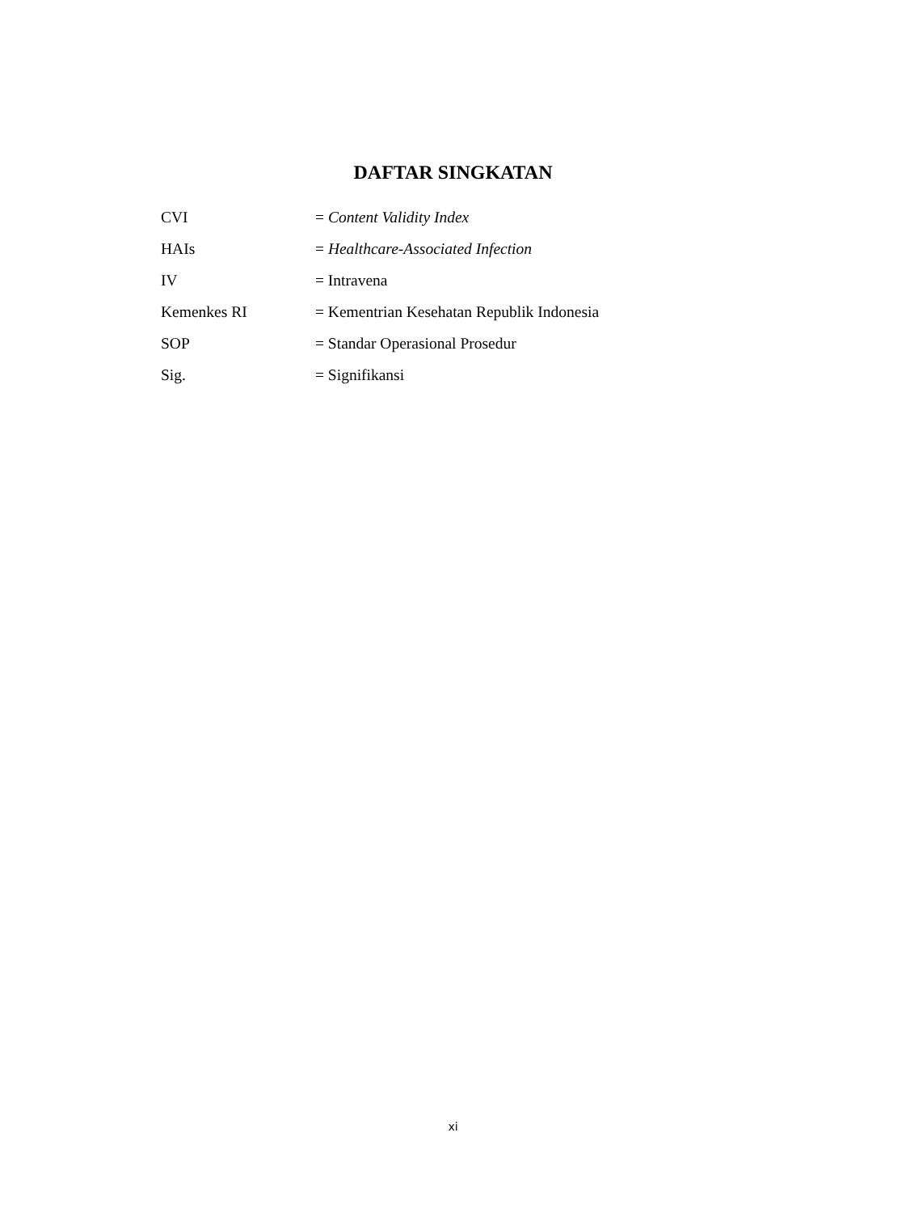DAFTAR SINGKATAN
| CVI | = Content Validity Index |
| HAIs | = Healthcare-Associated Infection |
| IV | = Intravena |
| Kemenkes RI | = Kementrian Kesehatan Republik Indonesia |
| SOP | = Standar Operasional Prosedur |
| Sig. | = Signifikansi |
xi